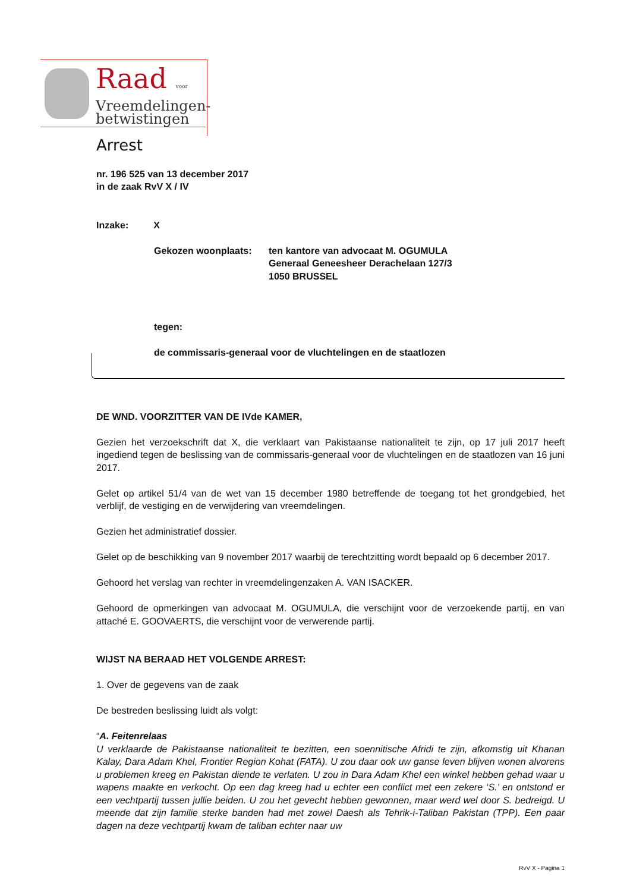Raad voor
Vreemdelingen-
betwistingen
Arrest
nr. 196 525 van 13 december 2017
in de zaak RvV X / IV
Inzake: X
Gekozen woonplaats: ten kantore van advocaat M. OGUMULA
Generaal Geneesheer Derachelaan 127/3
1050 BRUSSEL
tegen:
de commissaris-generaal voor de vluchtelingen en de staatlozen
DE WND. VOORZITTER VAN DE IVde KAMER,
Gezien het verzoekschrift dat X, die verklaart van Pakistaanse nationaliteit te zijn, op 17 juli 2017 heeft ingediend tegen de beslissing van de commissaris-generaal voor de vluchtelingen en de staatlozen van 16 juni 2017.
Gelet op artikel 51/4 van de wet van 15 december 1980 betreffende de toegang tot het grondgebied, het verblijf, de vestiging en de verwijdering van vreemdelingen.
Gezien het administratief dossier.
Gelet op de beschikking van 9 november 2017 waarbij de terechtzitting wordt bepaald op 6 december 2017.
Gehoord het verslag van rechter in vreemdelingenzaken A. VAN ISACKER.
Gehoord de opmerkingen van advocaat M. OGUMULA, die verschijnt voor de verzoekende partij, en van attaché E. GOOVAERTS, die verschijnt voor de verwerende partij.
WIJST NA BERAAD HET VOLGENDE ARREST:
1. Over de gegevens van de zaak
De bestreden beslissing luidt als volgt:
“A. Feitenrelaas
U verklaarde de Pakistaanse nationaliteit te bezitten, een soennitische Afridi te zijn, afkomstig uit Khanan Kalay, Dara Adam Khel, Frontier Region Kohat (FATA). U zou daar ook uw ganse leven blijven wonen alvorens u problemen kreeg en Pakistan diende te verlaten. U zou in Dara Adam Khel een winkel hebben gehad waar u wapens maakte en verkocht. Op een dag kreeg had u echter een conflict met een zekere ‘S.’ en ontstond er een vechtpartij tussen jullie beiden. U zou het gevecht hebben gewonnen, maar werd wel door S. bedreigd. U meende dat zijn familie sterke banden had met zowel Daesh als Tehrik-i-Taliban Pakistan (TPP). Een paar dagen na deze vechtpartij kwam de taliban echter naar uw
RvV X - Pagina 1